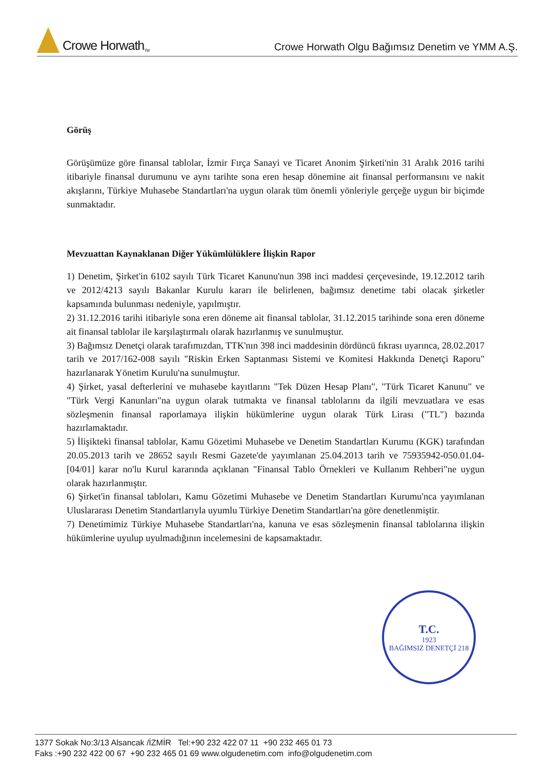Crowe Horwath<sub>TM</sub>
Crowe Horwath Olgu Bağımsız Denetim ve YMM A.Ş.
Görüş
Görüşümüze göre finansal tablolar, İzmir Fırça Sanayi ve Ticaret Anonim Şirketi'nin 31 Aralık 2016 tarihi itibariyle finansal durumunu ve aynı tarihte sona eren hesap dönemine ait finansal performansını ve nakit akışlarını, Türkiye Muhasebe Standartları'na uygun olarak tüm önemli yönleriyle gerçeğe uygun bir biçimde sunmaktadır.
Mevzuattan Kaynaklanan Diğer Yükümlülüklere İlişkin Rapor
1) Denetim, Şirket'in 6102 sayılı Türk Ticaret Kanunu'nun 398 inci maddesi çerçevesinde, 19.12.2012 tarih ve 2012/4213 sayılı Bakanlar Kurulu kararı ile belirlenen, bağımsız denetime tabi olacak şirketler kapsamında bulunması nedeniyle, yapılmıştır.
2) 31.12.2016 tarihi itibariyle sona eren döneme ait finansal tablolar, 31.12.2015 tarihinde sona eren döneme ait finansal tablolar ile karşılaştırmalı olarak hazırlanmış ve sunulmuştur.
3) Bağımsız Denetçi olarak tarafımızdan, TTK'nın 398 inci maddesinin dördüncü fıkrası uyarınca, 28.02.2017 tarih ve 2017/162-008 sayılı "Riskin Erken Saptanması Sistemi ve Komitesi Hakkında Denetçi Raporu" hazırlanarak Yönetim Kurulu'na sunulmuştur.
4) Şirket, yasal defterlerini ve muhasebe kayıtlarını "Tek Düzen Hesap Planı", "Türk Ticaret Kanunu" ve "Türk Vergi Kanunları"na uygun olarak tutmakta ve finansal tablolarını da ilgili mevzuatlara ve esas sözleşmenin finansal raporlamaya ilişkin hükümlerine uygun olarak Türk Lirası ("TL") bazında hazırlamaktadır.
5) İlişikteki finansal tablolar, Kamu Gözetimi Muhasebe ve Denetim Standartları Kurumu (KGK) tarafından 20.05.2013 tarih ve 28652 sayılı Resmi Gazete'de yayımlanan 25.04.2013 tarih ve 75935942-050.01.04-[04/01] karar no'lu Kurul kararında açıklanan "Finansal Tablo Örnekleri ve Kullanım Rehberi"ne uygun olarak hazırlanmıştır.
6) Şirket'in finansal tabloları, Kamu Gözetimi Muhasebe ve Denetim Standartları Kurumu'nca yayımlanan Uluslararası Denetim Standartlarıyla uyumlu Türkiye Denetim Standartları'na göre denetlenmiştir.
7) Denetimimiz Türkiye Muhasebe Standartları'na, kanuna ve esas sözleşmenin finansal tablolarına ilişkin hükümlerine uyulup uyulmadığının incelemesini de kapsamaktadır.
T.C.
1923
BAĞIMSIZ DENETÇİ 218
1377 Sokak No:3/13 Alsancak /İZMİR Tel:+90 232 422 07 11 +90 232 465 01 73
Faks :+90 232 422 00 67 +90 232 465 01 69 www.olgudenetim.com info@olgudenetim.com